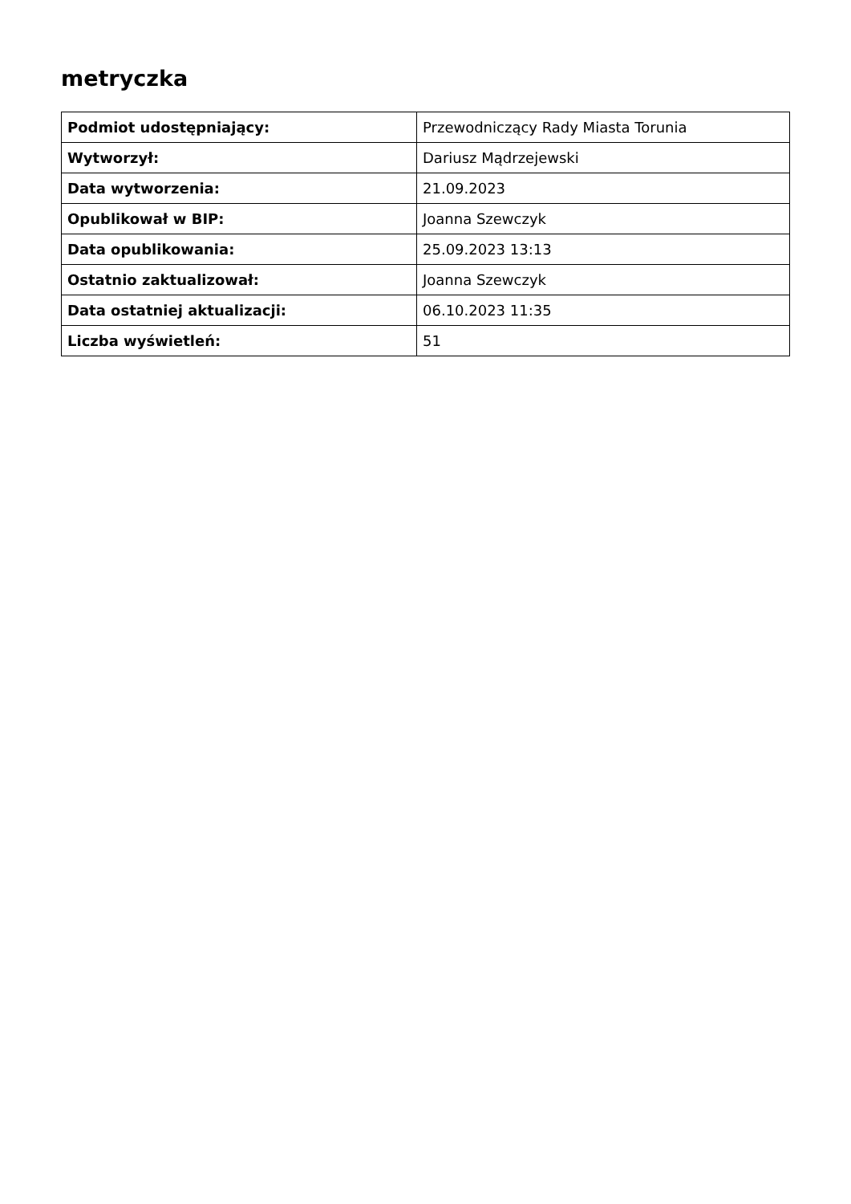metryczka
| Podmiot udostępniający: | Przewodniczący Rady Miasta Torunia |
| Wytworzył: | Dariusz Mądrzejewski |
| Data wytworzenia: | 21.09.2023 |
| Opublikował w BIP: | Joanna Szewczyk |
| Data opublikowania: | 25.09.2023 13:13 |
| Ostatnio zaktualizował: | Joanna Szewczyk |
| Data ostatniej aktualizacji: | 06.10.2023 11:35 |
| Liczba wyświetleń: | 51 |